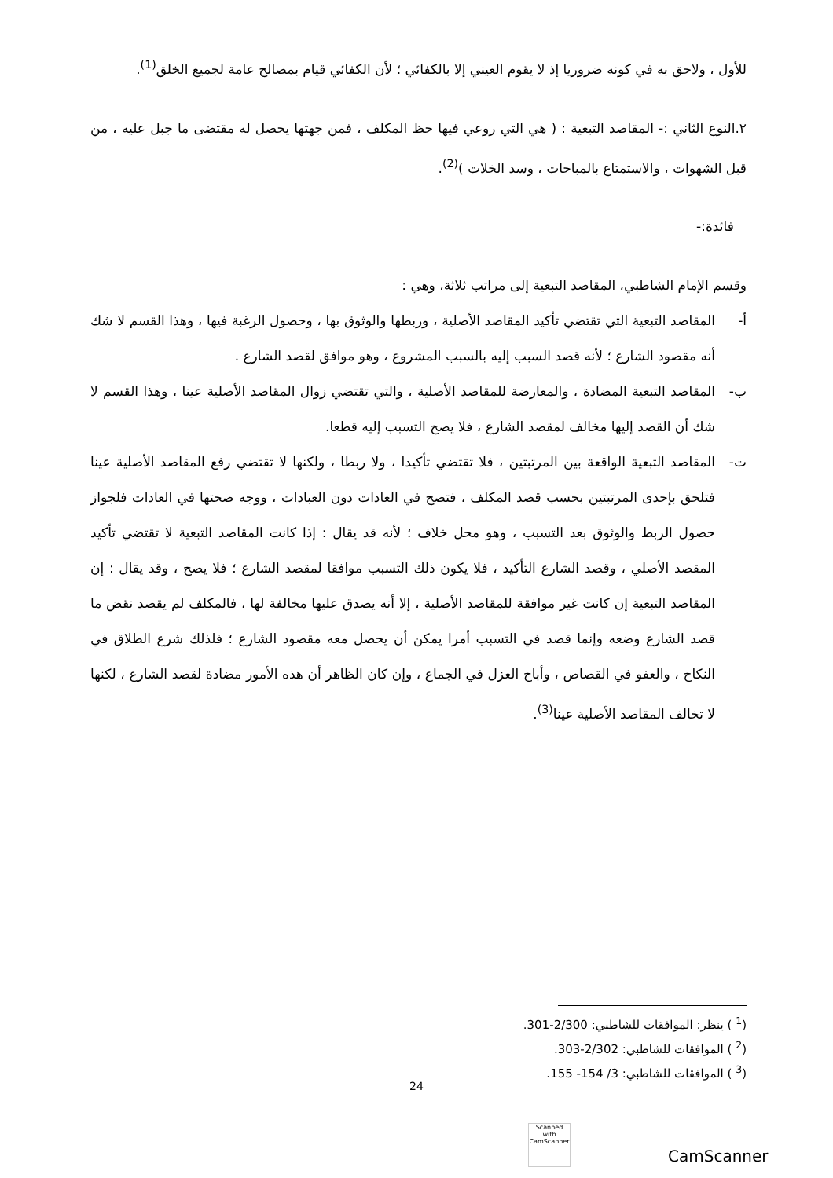للأول ، ولاحق به في كونه ضروريا إذ لا يقوم العيني إلا بالكفائي ؛ لأن الكفائي قيام بمصالح عامة لجميع الخلق<sup>(1)</sup>.
٢.النوع الثاني :- المقاصد التبعية : ( هي التي روعي فيها حظ المكلف ، فمن جهتها يحصل له مقتضى ما جبل عليه ، من قبل الشهوات ، والاستمتاع بالمباحات ، وسد الخلات )<sup>(2)</sup>.
فائدة:-
وقسم الإمام الشاطبي، المقاصد التبعية إلى مراتب ثلاثة، وهي :
أ-المقاصد التبعية التي تقتضي تأكيد المقاصد الأصلية ، وربطها والوثوق بها ، وحصول الرغبة فيها ، وهذا القسم لا شك أنه مقصود الشارع ؛ لأنه قصد السبب إليه بالسبب المشروع ، وهو موافق لقصد الشارع .
ب-المقاصد التبعية المضادة ، والمعارضة للمقاصد الأصلية ، والتي تقتضي زوال المقاصد الأصلية عينا ، وهذا القسم لا شك أن القصد إليها مخالف لمقصد الشارع ، فلا يصح التسبب إليه قطعا.
ت-المقاصد التبعية الواقعة بين المرتبتين ، فلا تقتضي تأكيدا ، ولا ربطا ، ولكنها لا تقتضي رفع المقاصد الأصلية عينا فتلحق بإحدى المرتبتين بحسب قصد المكلف ، فتصح في العادات دون العبادات ، ووجه صحتها في العادات فلجواز حصول الربط والوثوق بعد التسبب ، وهو محل خلاف ؛ لأنه قد يقال : إذا كانت المقاصد التبعية لا تقتضي تأكيد المقصد الأصلي ، وقصد الشارع التأكيد ، فلا يكون ذلك التسبب موافقا لمقصد الشارع ؛ فلا يصح ، وقد يقال : إن المقاصد التبعية إن كانت غير موافقة للمقاصد الأصلية ، إلا أنه يصدق عليها مخالفة لها ، فالمكلف لم يقصد نقض ما قصد الشارع وضعه وإنما قصد في التسبب أمرا يمكن أن يحصل معه مقصود الشارع ؛ فلذلك شرع الطلاق في النكاح ، والعفو في القصاص ، وأباح العزل في الجماع ، وإن كان الظاهر أن هذه الأمور مضادة لقصد الشارع ، لكنها لا تخالف المقاصد الأصلية عينا<sup>(3)</sup>.
(<sup>1</sup> ) ينظر: الموافقات للشاطبي: 2/300-301.
(<sup>2</sup> ) الموافقات للشاطبي: 2/302-303.
(<sup>3</sup> ) الموافقات للشاطبي: 3/ 154- 155.
24
Scanned with
CamScanner
CamScanner